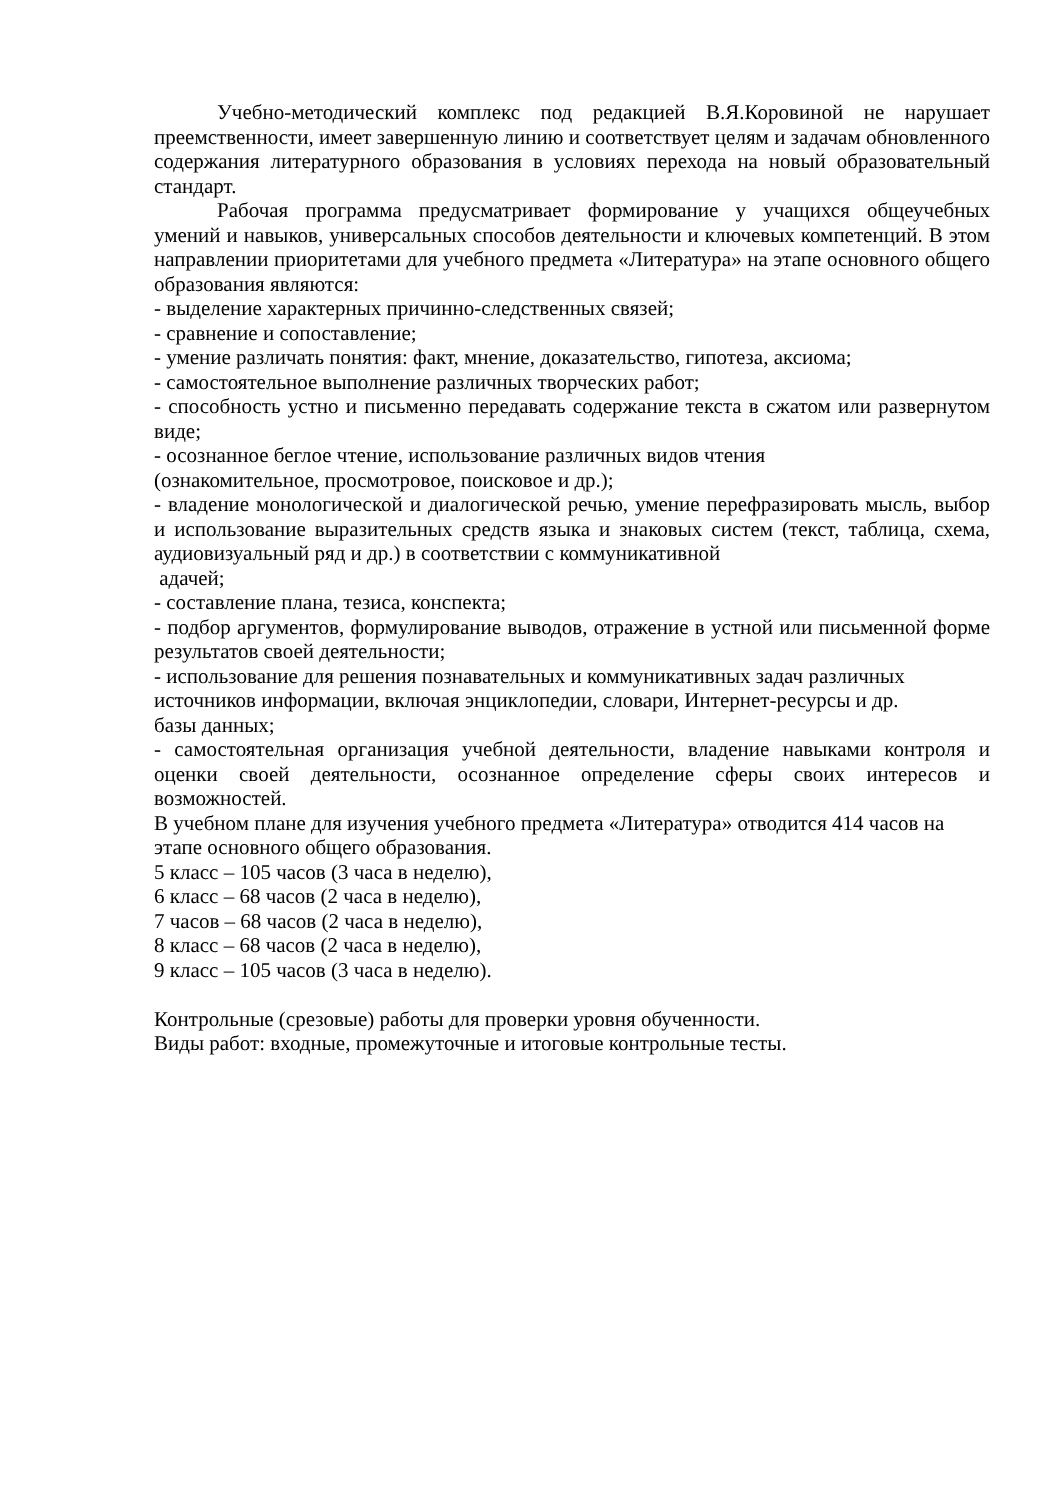Учебно-методический комплекс под редакцией В.Я.Коровиной не нарушает преемственности, имеет завершенную линию и соответствует целям и задачам обновленного содержания литературного образования в условиях перехода на новый образовательный стандарт.
Рабочая программа предусматривает формирование у учащихся общеучебных умений и навыков, универсальных способов деятельности и ключевых компетенций. В этом направлении приоритетами для учебного предмета «Литература» на этапе основного общего образования являются:
- выделение характерных причинно-следственных связей;
- сравнение и сопоставление;
- умение различать понятия: факт, мнение, доказательство, гипотеза, аксиома;
- самостоятельное выполнение различных творческих работ;
- способность устно и письменно передавать содержание текста в сжатом или развернутом виде;
- осознанное беглое чтение, использование различных видов чтения
(ознакомительное, просмотровое, поисковое и др.);
- владение монологической и диалогической речью, умение перефразировать мысль, выбор и использование выразительных средств языка и знаковых систем (текст, таблица, схема, аудиовизуальный ряд и др.) в соответствии с коммуникативной
адачей;
- составление плана, тезиса, конспекта;
- подбор аргументов, формулирование выводов, отражение в устной или письменной форме результатов своей деятельности;
- использование для решения познавательных и коммуникативных задач различных
источников информации, включая энциклопедии, словари, Интернет-ресурсы и др.
базы данных;
- самостоятельная организация учебной деятельности, владение навыками контроля и оценки своей деятельности, осознанное определение сферы своих интересов и возможностей.
В учебном плане для изучения учебного предмета «Литература» отводится 414 часов на
этапе основного общего образования.
5 класс – 105 часов (3 часа в неделю),
6 класс – 68 часов (2 часа в неделю),
7 часов – 68 часов (2 часа в неделю),
8 класс – 68 часов (2 часа в неделю),
9 класс – 105 часов (3 часа в неделю).
Контрольные (срезовые) работы для проверки уровня обученности.
Виды работ: входные, промежуточные и итоговые контрольные тесты.